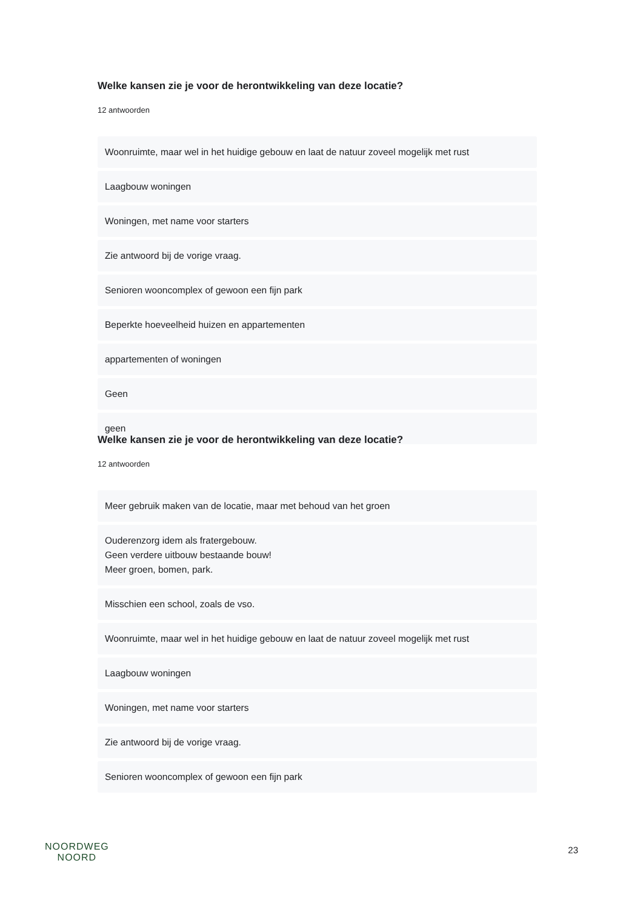Welke kansen zie je voor de herontwikkeling van deze locatie?
12 antwoorden
Woonruimte, maar wel in het huidige gebouw en laat de natuur zoveel mogelijk met rust
Laagbouw woningen
Woningen, met name voor starters
Zie antwoord bij de vorige vraag.
Senioren wooncomplex of gewoon een fijn park
Beperkte hoeveelheid huizen en appartementen
appartementen of woningen
Geen
geen
Welke kansen zie je voor de herontwikkeling van deze locatie?
12 antwoorden
Meer gebruik maken van de locatie, maar met behoud van het groen
Ouderenzorg idem als fratergebouw.
Geen verdere uitbouw bestaande bouw!
Meer groen, bomen, park.
Misschien een school, zoals de vso.
Woonruimte, maar wel in het huidige gebouw en laat de natuur zoveel mogelijk met rust
Laagbouw woningen
Woningen, met name voor starters
Zie antwoord bij de vorige vraag.
Senioren wooncomplex of gewoon een fijn park
NOORDWEG
NOORD
23